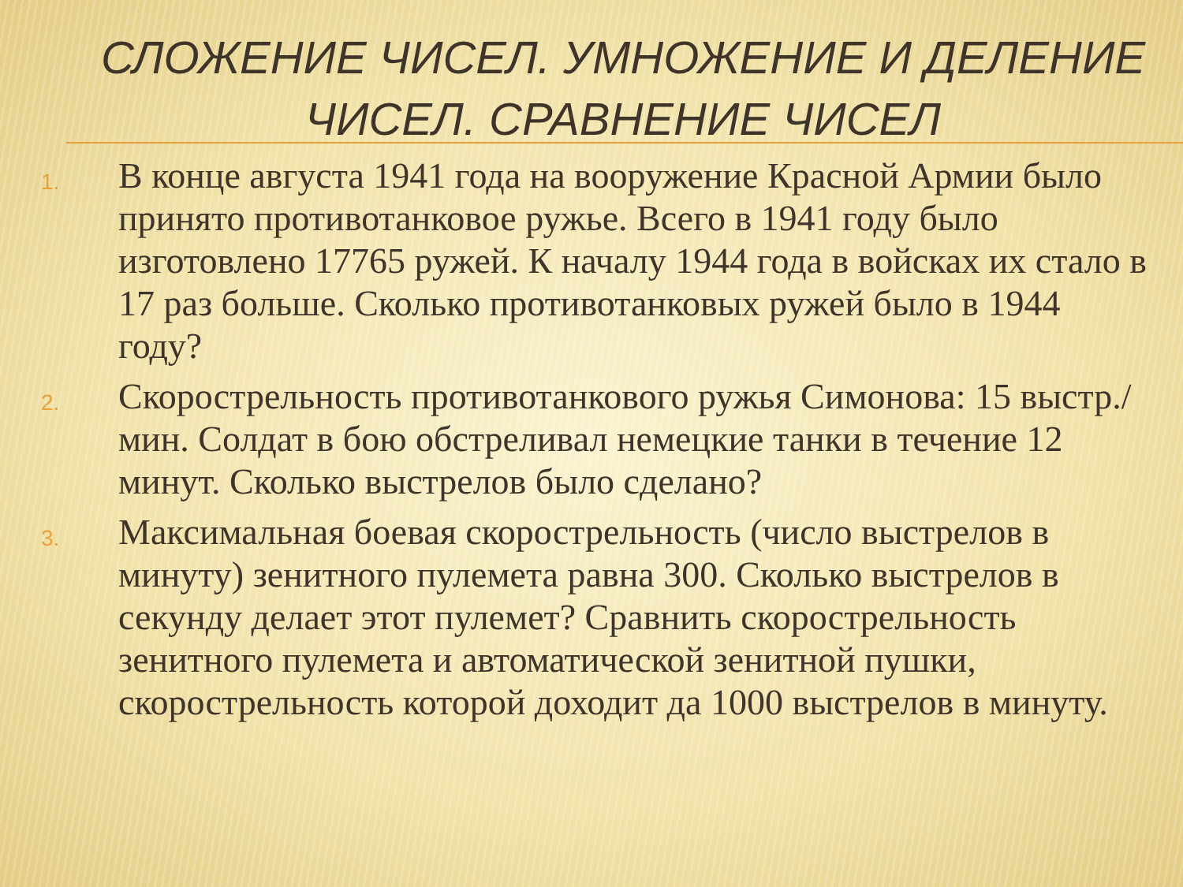СЛОЖЕНИЕ ЧИСЕЛ. УМНОЖЕНИЕ И ДЕЛЕНИЕ ЧИСЕЛ. СРАВНЕНИЕ ЧИСЕЛ
1. В конце августа 1941 года на вооружение Красной Армии было принято противотанковое ружье. Всего в 1941 году было изготовлено 17765 ружей. К началу 1944 года в войсках их стало в 17 раз больше. Сколько противотанковых ружей было в 1944 году?
2. Скорострельность противотанкового ружья Симонова: 15 выстр./мин. Солдат в бою обстреливал немецкие танки в течение 12 минут. Сколько выстрелов было сделано?
3. Максимальная боевая скорострельность (число выстрелов в минуту) зенитного пулемета равна 300. Сколько выстрелов в секунду делает этот пулемет? Сравнить скорострельность зенитного пулемета и автоматической зенитной пушки, скорострельность которой доходит да 1000 выстрелов в минуту.